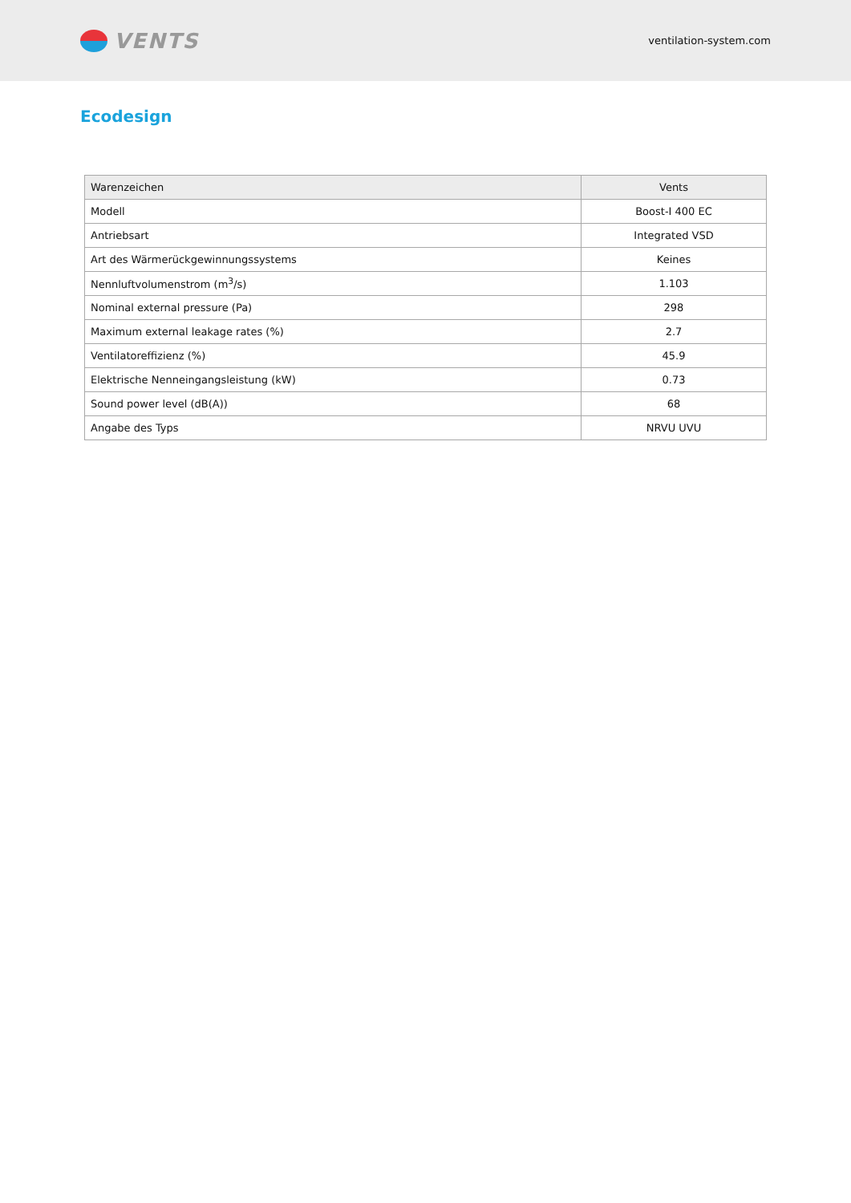VENTS
ventilation-system.com
Ecodesign
| Warenzeichen | Vents |
| Modell | Boost-I 400 EC |
| Antriebsart | Integrated VSD |
| Art des Wärmerückgewinnungssystems | Keines |
| Nennluftvolumenstrom (m<sup>3</sup>/s) | 1.103 |
| Nominal external pressure (Pa) | 298 |
| Maximum external leakage rates (%) | 2.7 |
| Ventilatoreffizienz (%) | 45.9 |
| Elektrische Nenneingangsleistung (kW) | 0.73 |
| Sound power level (dB(A)) | 68 |
| Angabe des Typs | NRVU UVU |